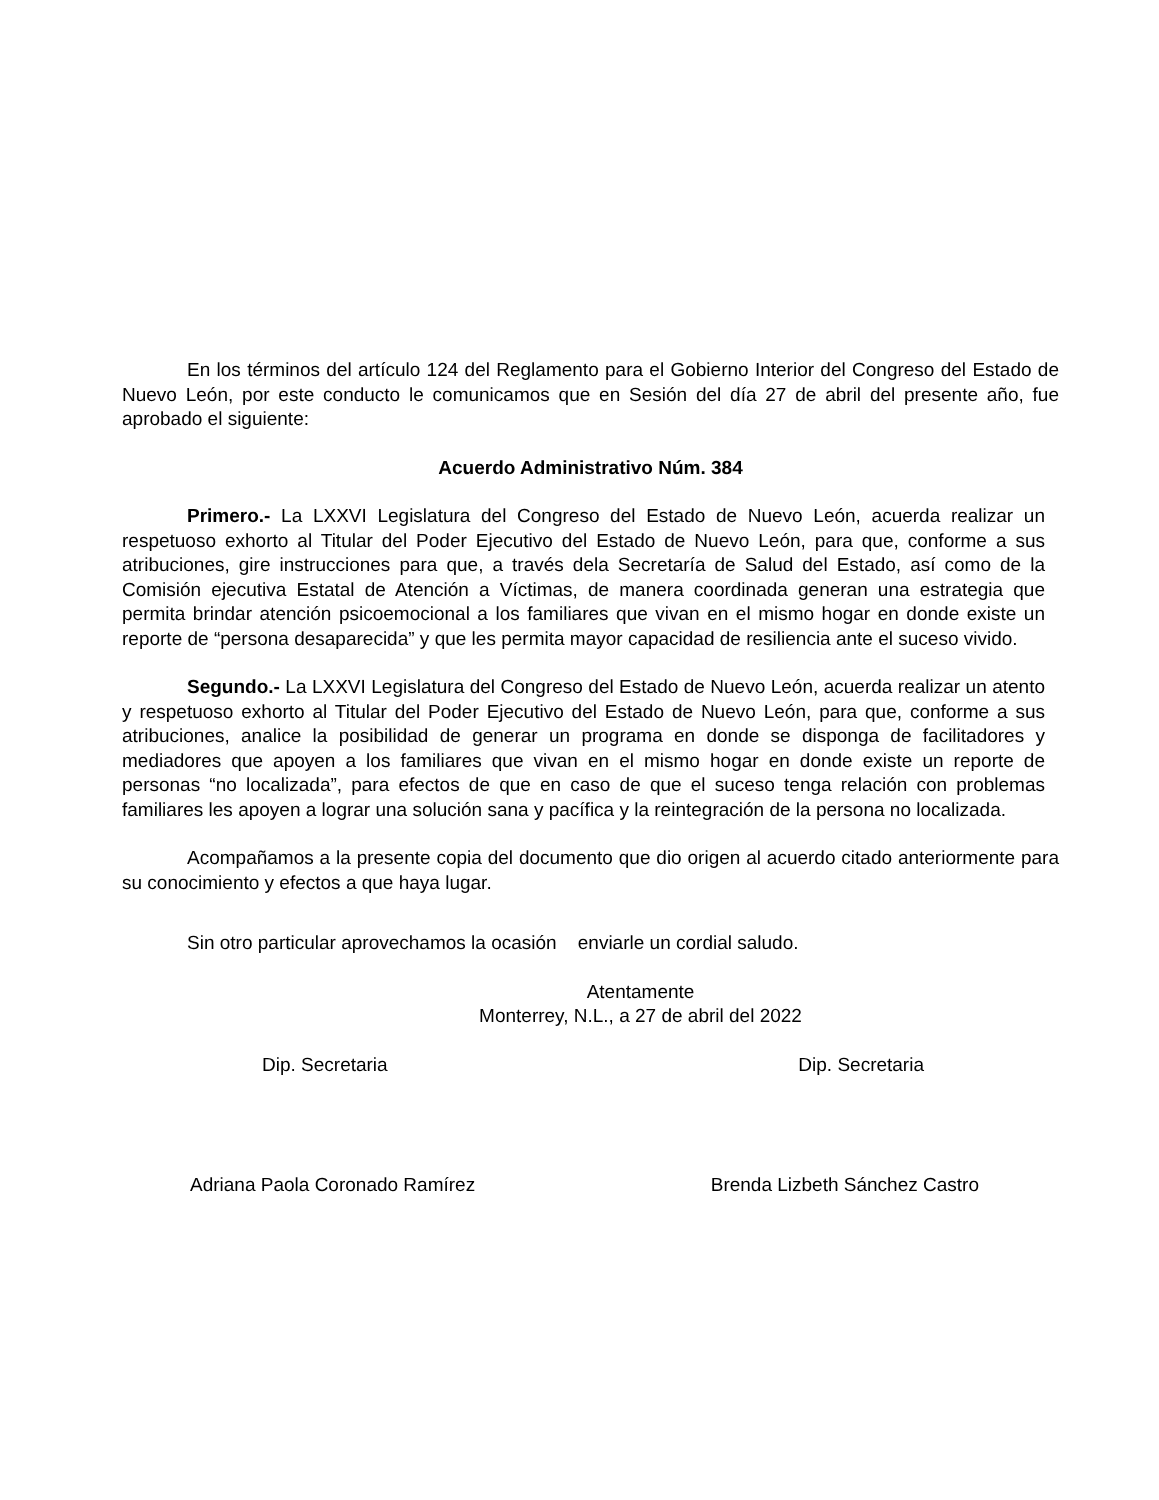En los términos del artículo 124 del Reglamento para el Gobierno Interior del Congreso del Estado de Nuevo León, por este conducto le comunicamos que en Sesión del día 27 de abril del presente año, fue aprobado el siguiente:
Acuerdo Administrativo Núm. 384
Primero.- La LXXVI Legislatura del Congreso del Estado de Nuevo León, acuerda realizar un respetuoso exhorto al Titular del Poder Ejecutivo del Estado de Nuevo León, para que, conforme a sus atribuciones, gire instrucciones para que, a través dela Secretaría de Salud del Estado, así como de la Comisión ejecutiva Estatal de Atención a Víctimas, de manera coordinada generan una estrategia que permita brindar atención psicoemocional a los familiares que vivan en el mismo hogar en donde existe un reporte de “persona desaparecida” y que les permita mayor capacidad de resiliencia ante el suceso vivido.
Segundo.- La LXXVI Legislatura del Congreso del Estado de Nuevo León, acuerda realizar un atento y respetuoso exhorto al Titular del Poder Ejecutivo del Estado de Nuevo León, para que, conforme a sus atribuciones, analice la posibilidad de generar un programa en donde se disponga de facilitadores y mediadores que apoyen a los familiares que vivan en el mismo hogar en donde existe un reporte de personas “no localizada”, para efectos de que en caso de que el suceso tenga relación con problemas familiares les apoyen a lograr una solución sana y pacífica y la reintegración de la persona no localizada.
Acompañamos a la presente copia del documento que dio origen al acuerdo citado anteriormente para su conocimiento y efectos a que haya lugar.
Sin otro particular aprovechamos la ocasión enviarle un cordial saludo.
Atentamente
Monterrey, N.L., a 27 de abril del 2022
Dip. Secretaria Dip. Secretaria
Adriana Paola Coronado Ramírez Brenda Lizbeth Sánchez Castro